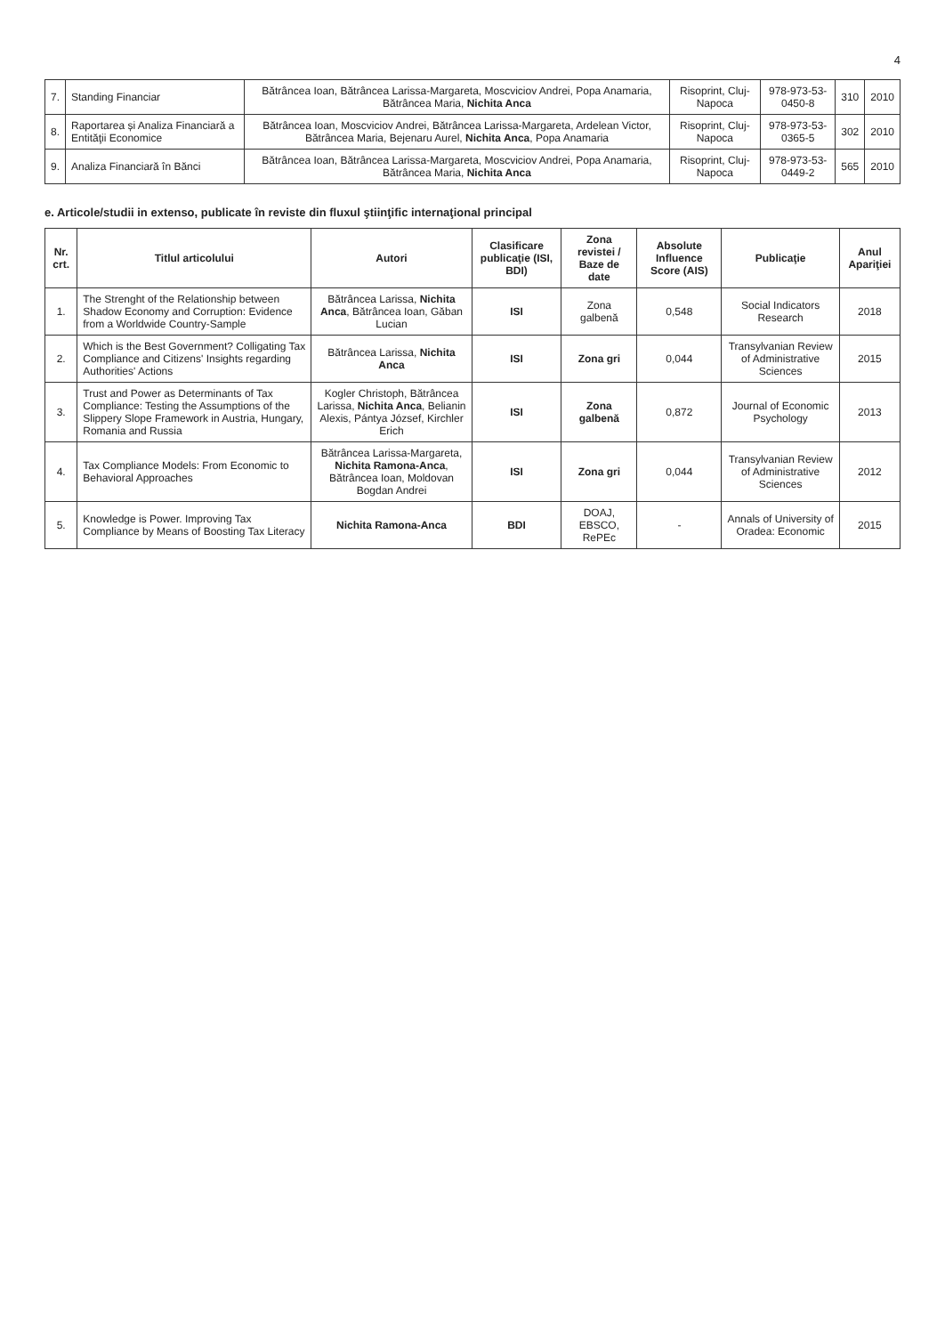4
| 7. | Standing Financiar | Bătrâncea Ioan, Bătrâncea Larissa-Margareta, Moscviciov Andrei, Popa Anamaria, Bătrâncea Maria, Nichita Anca | Risoprint, Cluj-Napoca | 978-973-53-0450-8 | 310 | 2010 |
| 8. | Raportarea și Analiza Financiară a Entităţii Economice | Bătrâncea Ioan, Moscviciov Andrei, Bătrâncea Larissa-Margareta, Ardelean Victor, Bătrâncea Maria, Bejenaru Aurel, Nichita Anca , Popa Anamaria | Risoprint, Cluj-Napoca | 978-973-53-0365-5 | 302 | 2010 |
| 9. | Analiza Financiară în Bănci | Bătrâncea Ioan, Bătrâncea Larissa-Margareta, Moscviciov Andrei, Popa Anamaria, Bătrâncea Maria, Nichita Anca | Risoprint, Cluj-Napoca | 978-973-53-0449-2 | 565 | 2010 |
e. Articole/studii in extenso, publicate în reviste din fluxul ştiinţific internaţional principal
| Nr. crt. | Titlul articolului | Autori | Clasificare publicaţie (ISI, BDI) | Zona revistei / Baze de date | Absolute Influence Score (AIS) | Publicaţie | Anul Apariţiei |
| --- | --- | --- | --- | --- | --- | --- | --- |
| 1. | The Strenght of the Relationship between Shadow Economy and Corruption: Evidence from a Worldwide Country-Sample | Bătrâncea Larissa, Nichita Anca , Bătrâncea Ioan, Găban Lucian | ISI | Zona galbenă | 0,548 | Social Indicators Research | 2018 |
| 2. | Which is the Best Government? Colligating Tax Compliance and Citizens' Insights regarding Authorities' Actions | Bătrâncea Larissa, Nichita Anca | ISI | Zona gri | 0,044 | Transylvanian Review of Administrative Sciences | 2015 |
| 3. | Trust and Power as Determinants of Tax Compliance: Testing the Assumptions of the Slippery Slope Framework in Austria, Hungary, Romania and Russia | Kogler Christoph, Bătrâncea Larissa, Nichita Anca , Belianin Alexis, Pántya József, Kirchler Erich | ISI | Zona galbenă | 0,872 | Journal of Economic Psychology | 2013 |
| 4. | Tax Compliance Models: From Economic to Behavioral Approaches | Bătrâncea Larissa-Margareta, Nichita Ramona-Anca , Bătrâncea Ioan, Moldovan Bogdan Andrei | ISI | Zona gri | 0,044 | Transylvanian Review of Administrative Sciences | 2012 |
| 5. | Knowledge is Power. Improving Tax Compliance by Means of Boosting Tax Literacy | Nichita Ramona-Anca | BDI | DOAJ, EBSCO, RePEc | - | Annals of University of Oradea: Economic | 2015 |